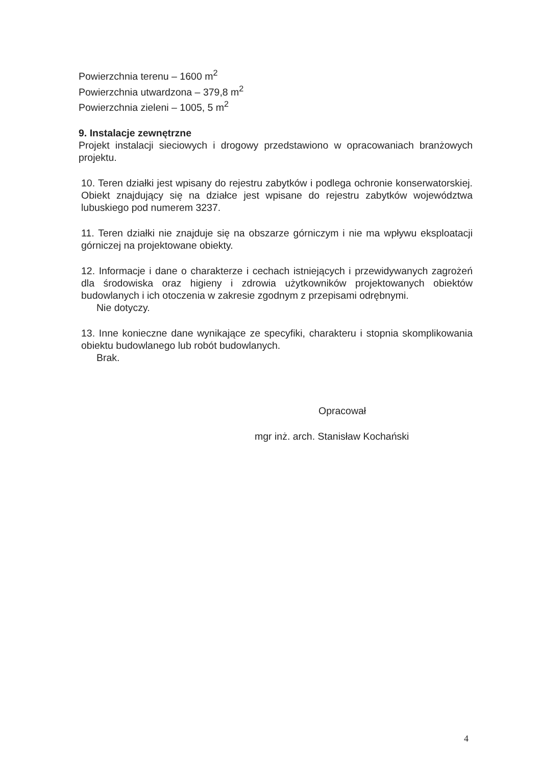Powierzchnia terenu – 1600 m<sup>2</sup>
Powierzchnia utwardzona – 379,8 m<sup>2</sup>
Powierzchnia zieleni – 1005, 5 m<sup>2</sup>
9. Instalacje zewnętrzne
Projekt instalacji sieciowych i drogowy przedstawiono w opracowaniach branżowych projektu.
10. Teren działki jest wpisany do rejestru zabytków i podlega ochronie konserwatorskiej. Obiekt znajdujący się na działce jest wpisane do rejestru zabytków województwa lubuskiego pod numerem 3237.
11. Teren działki nie znajduje się na obszarze górniczym i nie ma wpływu eksploatacji górniczej na projektowane obiekty.
12. Informacje i dane o charakterze i cechach istniejących i przewidywanych zagrożeń dla środowiska oraz higieny i zdrowia użytkowników projektowanych obiektów budowlanych i ich otoczenia w zakresie zgodnym z przepisami odrębnymi.
Nie dotyczy.
13. Inne konieczne dane wynikające ze specyfiki, charakteru i stopnia skomplikowania obiektu budowlanego lub robót budowlanych.
Brak.
Opracował
mgr inż. arch. Stanisław Kochański
4